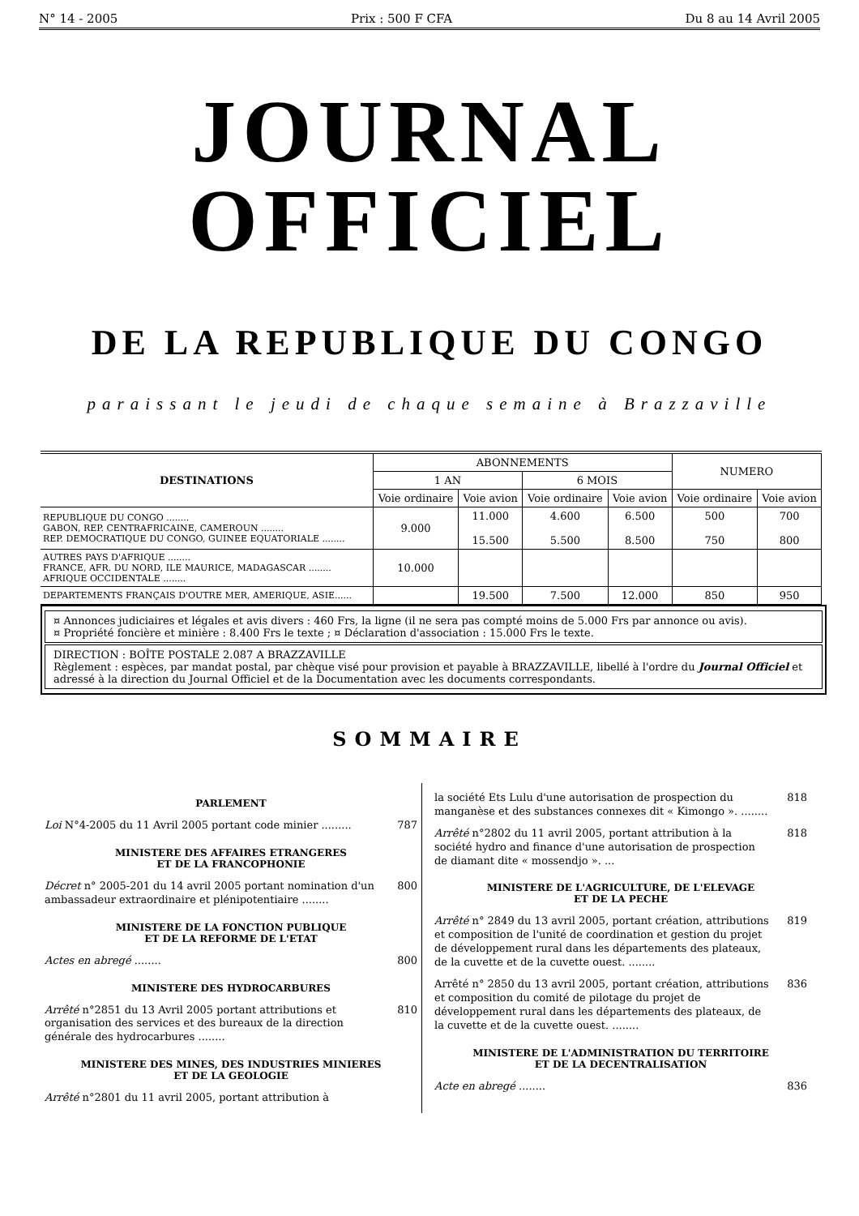N° 14 - 2005 Prix : 500 F CFA Du 8 au 14 Avril 2005
JOURNAL OFFICIEL
DE LA REPUBLIQUE DU CONGO
paraissant le jeudi de chaque semaine à Brazzaville
| DESTINATIONS | ABONNEMENTS | | | | NUMERO | |
| --- | --- | --- | --- | --- | --- | --- |
| | 1 AN | | 6 MOIS | | | |
| | Voie ordinaire | Voie avion | Voie ordinaire | Voie avion | Voie ordinaire | Voie avion |
| REPUBLIQUE DU CONGO ........ GABON, REP. CENTRAFRICAINE, CAMEROUN ........ REP. DEMOCRATIQUE DU CONGO, GUINEE EQUATORIALE ........ | 9.000 | 11.000 15.500 | 4.600 5.500 | 6.500 8.500 | 500 750 | 700 800 |
| AUTRES PAYS D'AFRIQUE ........ FRANCE, AFR. DU NORD, ILE MAURICE, MADAGASCAR ........ AFRIQUE OCCIDENTALE ........ | 10.000 | | | | | |
| DEPARTEMENTS FRANÇAIS D'OUTRE MER, AMERIQUE, ASIE...... | | 19.500 | 7.500 | 12.000 | 850 | 950 |
¤ Annonces judiciaires et légales et avis divers : 460 Frs, la ligne (il ne sera pas compté moins de 5.000 Frs par annonce ou avis).
¤ Propriété foncière et minière : 8.400 Frs le texte ; ¤ Déclaration d'association : 15.000 Frs le texte.
DIRECTION : BOÎTE POSTALE 2.087 A BRAZZAVILLE
Règlement : espèces, par mandat postal, par chèque visé pour provision et payable à BRAZZAVILLE, libellé à l'ordre du Journal Officiel et adressé à la direction du Journal Officiel et de la Documentation avec les documents correspondants.
SOMMAIRE
PARLEMENT
Loi N°4-2005 du 11 Avril 2005 portant code minier ......... 787
MINISTERE DES AFFAIRES ETRANGERES
ET DE LA FRANCOPHONIE
Décret n° 2005-201 du 14 avril 2005 portant nomination d'un ambassadeur extraordinaire et plénipotentiaire ........ 800
MINISTERE DE LA FONCTION PUBLIQUE
ET DE LA REFORME DE L'ETAT
Actes en abregé ........ 800
MINISTERE DES HYDROCARBURES
Arrêté n°2851 du 13 Avril 2005 portant attributions et organisation des services et des bureaux de la direction générale des hydrocarbures ........ 810
MINISTERE DES MINES, DES INDUSTRIES MINIERES
ET DE LA GEOLOGIE
Arrêté n°2801 du 11 avril 2005, portant attribution à
la société Ets Lulu d'une autorisation de prospection du manganèse et des substances connexes dit « Kimongo ». ........ 818
Arrêté n°2802 du 11 avril 2005, portant attribution à la société hydro and finance d'une autorisation de prospection de diamant dite « mossendjo ». ... 818
MINISTERE DE L'AGRICULTURE, DE L'ELEVAGE
ET DE LA PECHE
Arrêté n° 2849 du 13 avril 2005, portant création, attributions et composition de l'unité de coordination et gestion du projet de développement rural dans les départements des plateaux, de la cuvette et de la cuvette ouest. ........ 819
Arrêté n° 2850 du 13 avril 2005, portant création, attributions et composition du comité de pilotage du projet de développement rural dans les départements des plateaux, de la cuvette et de la cuvette ouest. ........ 836
MINISTERE DE L'ADMINISTRATION DU TERRITOIRE
ET DE LA DECENTRALISATION
Acte en abregé ........ 836